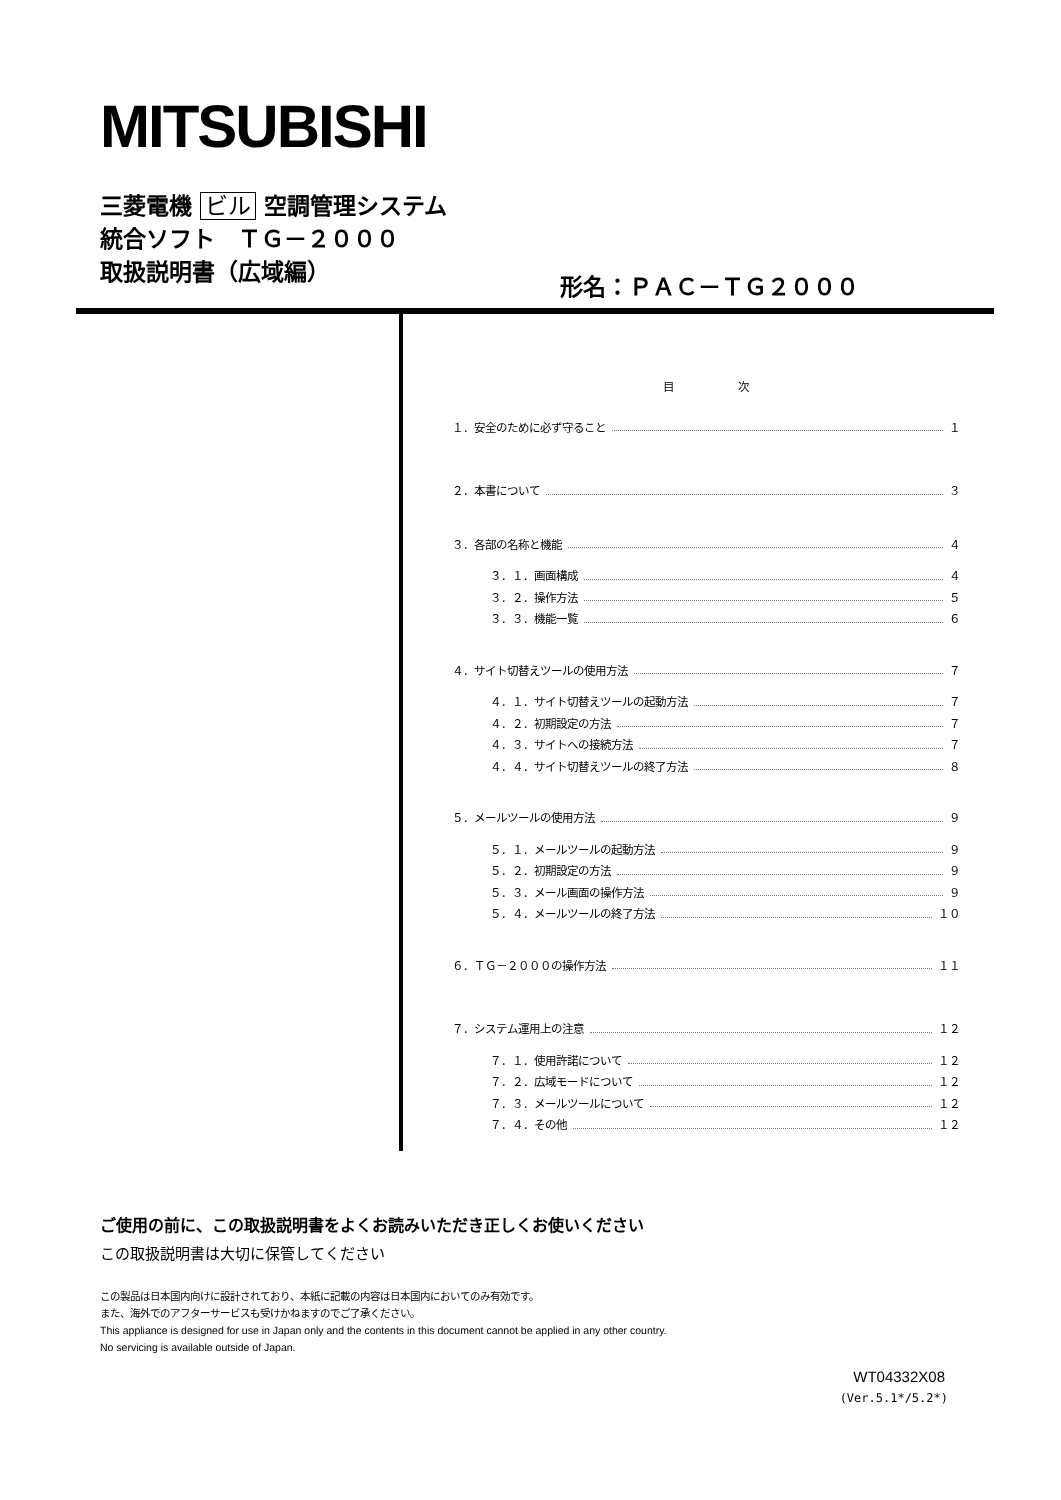MITSUBISHI
三菱電機 ビル 空調管理システム
統合ソフト　ＴＧ－２０００
取扱説明書（広域編）
形名：ＰＡＣ－ＴＧ２０００
目 次
１．安全のために必ず守ること １
２．本書について ３
３．各部の名称と機能 ４
３．１．画面構成 ４
３．２．操作方法 ５
３．３．機能一覧 ６
４．サイト切替えツールの使用方法 ７
４．１．サイト切替えツールの起動方法 ７
４．２．初期設定の方法 ７
４．３．サイトへの接続方法 ７
４．４．サイト切替えツールの終了方法 ８
５．メールツールの使用方法 ９
５．１．メールツールの起動方法 ９
５．２．初期設定の方法 ９
５．３．メール画面の操作方法 ９
５．４．メールツールの終了方法 １０
６．ＴＧ－２０００の操作方法 １１
７．システム運用上の注意 １２
７．１．使用許諾について １２
７．２．広域モードについて １２
７．３．メールツールについて １２
７．４．その他 １２
ご使用の前に、この取扱説明書をよくお読みいただき正しくお使いください
この取扱説明書は大切に保管してください
この製品は日本国内向けに設計されており、本紙に記載の内容は日本国内においてのみ有効です。
また、海外でのアフターサービスも受けかねますのでご了承ください。
This appliance is designed for use in Japan only and the contents in this document cannot be applied in any other country.
No servicing is available outside of Japan.
WT04332X08
(Ver.5.1*/5.2*)